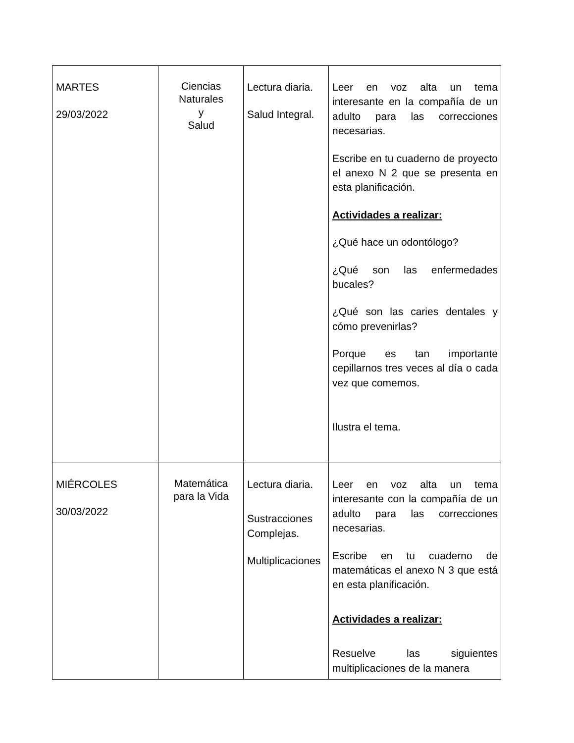| MARTES 29/03/2022 | Ciencias Naturales y Salud | Lectura diaria. Salud Integral. | Leer en voz alta un tema interesante en la compañía de un adulto para las correcciones necesarias. Escribe en tu cuaderno de proyecto el anexo N 2 que se presenta en esta planificación. Actividades a realizar: ¿Qué hace un odontólogo? ¿Qué son las enfermedades bucales? ¿Qué son las caries dentales y cómo prevenirlas? Porque es tan importante cepillarnos tres veces al día o cada vez que comemos. Ilustra el tema. |
| MIÉRCOLES 30/03/2022 | Matemática para la Vida | Lectura diaria. Sustracciones Complejas. Multiplicaciones | Leer en voz alta un tema interesante con la compañía de un adulto para las correcciones necesarias. Escribe en tu cuaderno de matemáticas el anexo N 3 que está en esta planificación. Actividades a realizar: Resuelve las siguientes multiplicaciones de la manera |